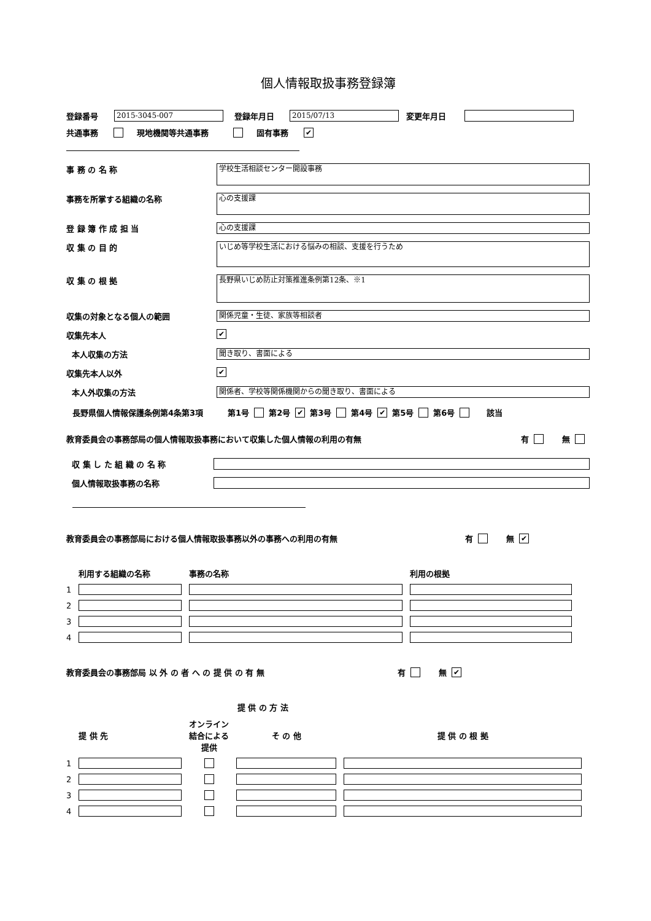個人情報取扱事務登録簿
登録番号 2015-3045-007 登録年月日 2015/07/13 変更年月日
共通事務 現地機関等共通事務 固有事務 ✔
事 務 の 名 称 学校生活相談センター開設事務
事務を所掌する組織の名称 心の支援課
登 録 簿 作 成 担 当 心の支援課
収 集 の 目 的 いじめ等学校生活における悩みの相談、支援を行うため
収 集 の 根 拠 長野県いじめ防止対策推進条例第12条、※1
収集の対象となる個人の範囲 関係児童・生徒、家族等相談者
収集先本人 ✔
本人収集の方法 聞き取り、書面による
収集先本人以外 ✔
本人外収集の方法 関係者、学校等関係機関からの聞き取り、書面による
長野県個人情報保護条例第4条第3項 第1号 第2号 ✔ 第3号 第4号 ✔ 第5号 第6号 該当
教育委員会の事務部局の個人情報取扱事務において収集した個人情報の利用の有無 有 無
収 集 し た 組 織 の 名 称
個人情報取扱事務の名称
教育委員会の事務部局における個人情報取扱事務以外の事務への利用の有無 有 無 ✔
| | 利用する組織の名称 | 事務の名称 | 利用の根拠 |
| --- | --- | --- | --- |
| 1 | | | |
| 2 | | | |
| 3 | | | |
| 4 | | | |
教育委員会の事務部局 以 外 の 者 へ の 提 供 の 有 無 有 無 ✔
| | | 提 供 の 方 法 | | |
| --- | --- | --- | --- | --- |
| | 提 供 先 | オンライン 結合による 提供 | そ の 他 | 提 供 の 根 拠 |
| 1 | | | | |
| 2 | | | | |
| 3 | | | | |
| 4 | | | | |